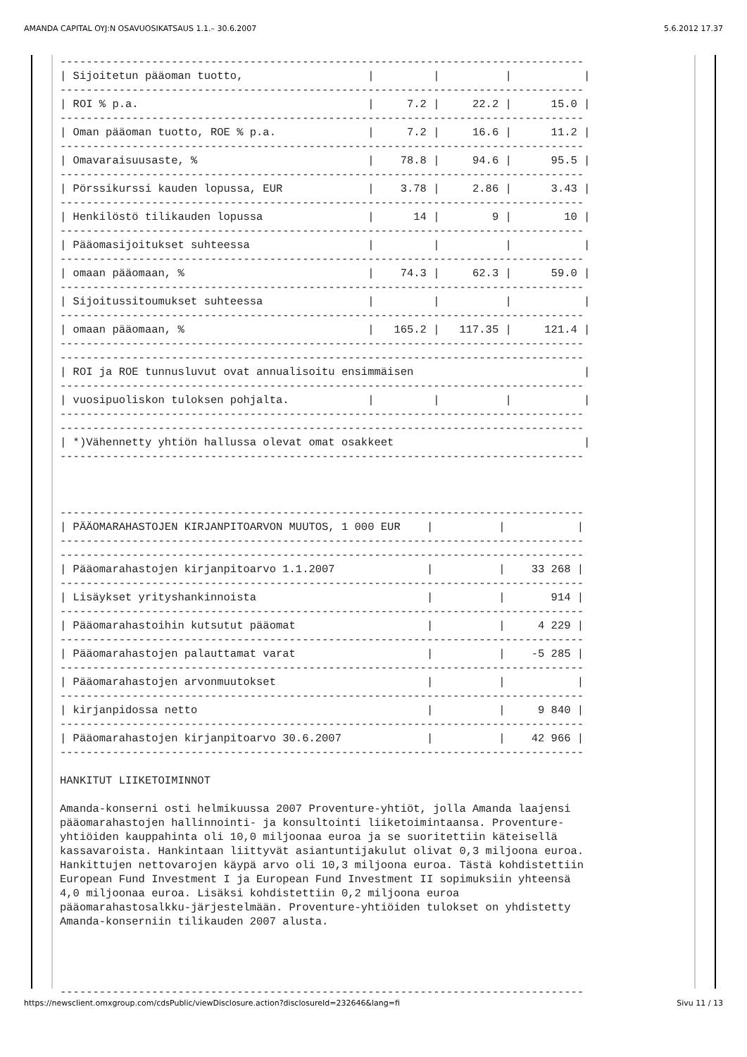AMANDA CAPITAL OYJ:N OSAVUOSIKATSAUS 1.1.– 30.6.2007 5.6.2012 17.37
--------------------------------------------------------------------------------
| Sijoitetun pääoman tuotto,                   |         |          |           |
--------------------------------------------------------------------------------
| ROI % p.a.                                   |     7.2 |     22.2 |      15.0 |
--------------------------------------------------------------------------------
| Oman pääoman tuotto, ROE % p.a.              |     7.2 |     16.6 |      11.2 |
--------------------------------------------------------------------------------
| Omavaraisuusaste, %                          |    78.8 |     94.6 |      95.5 |
--------------------------------------------------------------------------------
| Pörssikurssi kauden lopussa, EUR             |    3.78 |     2.86 |      3.43 |
--------------------------------------------------------------------------------
| Henkilöstö tilikauden lopussa                |      14 |        9 |        10 |
--------------------------------------------------------------------------------
| Pääomasijoitukset suhteessa                  |         |          |           |
--------------------------------------------------------------------------------
| omaan pääomaan, %                            |    74.3 |     62.3 |      59.0 |
--------------------------------------------------------------------------------
| Sijoitussitoumukset suhteessa                |         |          |           |
--------------------------------------------------------------------------------
| omaan pääomaan, %                            |   165.2 |   117.35 |     121.4 |
--------------------------------------------------------------------------------
--------------------------------------------------------------------------------
| ROI ja ROE tunnusluvut ovat annualisoitu ensimmäisen                          |
--------------------------------------------------------------------------------
| vuosipuoliskon tuloksen pohjalta.            |         |          |           |
--------------------------------------------------------------------------------
--------------------------------------------------------------------------------
| *)Vähennetty yhtiön hallussa olevat omat osakkeet                             |
--------------------------------------------------------------------------------



--------------------------------------------------------------------------------
| PÄÄOMARAHASTOJEN KIRJANPITOARVON MUUTOS, 1 000 EUR    |          |           |
--------------------------------------------------------------------------------
--------------------------------------------------------------------------------
| Pääomarahastojen kirjanpitoarvo 1.1.2007              |          |    33 268 |
--------------------------------------------------------------------------------
| Lisäykset yrityshankinnoista                          |          |       914 |
--------------------------------------------------------------------------------
| Pääomarahastoihin kutsutut pääomat                    |          |     4 229 |
--------------------------------------------------------------------------------
| Pääomarahastojen palauttamat varat                    |          |    -5 285 |
--------------------------------------------------------------------------------
| Pääomarahastojen arvonmuutokset                       |          |           |
--------------------------------------------------------------------------------
| kirjanpidossa netto                                   |          |     9 840 |
--------------------------------------------------------------------------------
| Pääomarahastojen kirjanpitoarvo 30.6.2007             |          |    42 966 |
--------------------------------------------------------------------------------

HANKITUT LIIKETOIMINNOT

Amanda-konserni osti helmikuussa 2007 Proventure-yhtiöt, jolla Amanda laajensi
pääomarahastojen hallinnointi- ja konsultointi liiketoimintaansa. Proventure-
yhtiöiden kauppahinta oli 10,0 miljoonaa euroa ja se suoritettiin käteisellä
kassavaroista. Hankintaan liittyvät asiantuntijakulut olivat 0,3 miljoona euroa.
Hankittujen nettovarojen käypä arvo oli 10,3 miljoona euroa. Tästä kohdistettiin
European Fund Investment I ja European Fund Investment II sopimuksiin yhteensä
4,0 miljoonaa euroa. Lisäksi kohdistettiin 0,2 miljoona euroa
pääomarahastosalkku-järjestelmään. Proventure-yhtiöiden tulokset on yhdistetty
Amanda-konserniin tilikauden 2007 alusta.




--------------------------------------------------------------------------------
https://newsclient.omxgroup.com/cdsPublic/viewDisclosure.action?disclosureId=232646&lang=fi Sivu 11 / 13